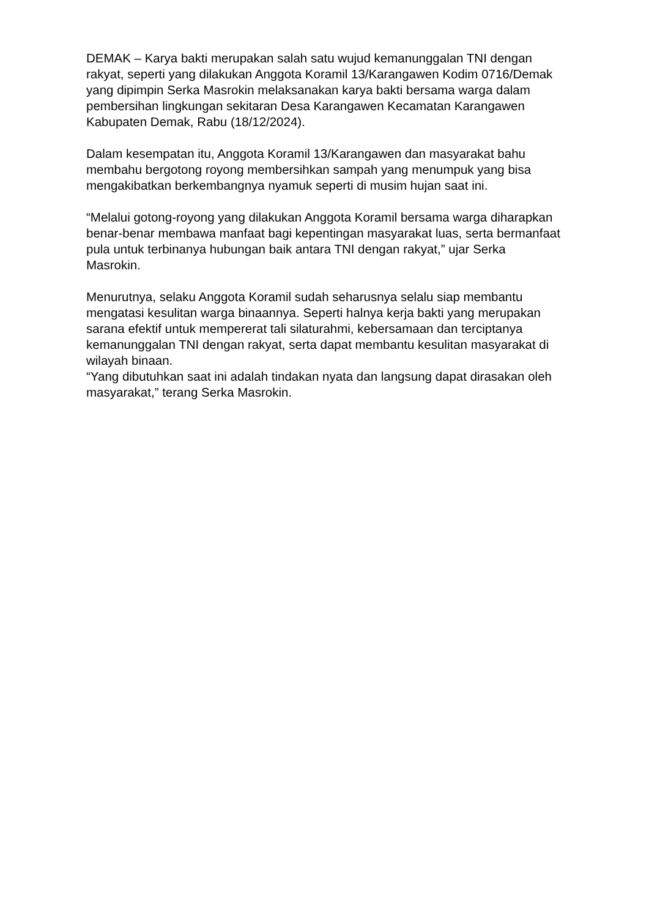DEMAK – Karya bakti merupakan salah satu wujud kemanunggalan TNI dengan rakyat, seperti yang dilakukan Anggota Koramil 13/Karangawen Kodim 0716/Demak yang dipimpin Serka Masrokin melaksanakan karya bakti bersama warga dalam pembersihan lingkungan sekitaran Desa Karangawen Kecamatan Karangawen Kabupaten Demak, Rabu (18/12/2024).
Dalam kesempatan itu, Anggota Koramil 13/Karangawen dan masyarakat bahu membahu bergotong royong membersihkan sampah yang menumpuk yang bisa mengakibatkan berkembangnya nyamuk seperti di musim hujan saat ini.
“Melalui gotong-royong yang dilakukan Anggota Koramil bersama warga diharapkan benar-benar membawa manfaat bagi kepentingan masyarakat luas, serta bermanfaat pula untuk terbinanya hubungan baik antara TNI dengan rakyat,” ujar Serka Masrokin.
Menurutnya, selaku Anggota Koramil sudah seharusnya selalu siap membantu mengatasi kesulitan warga binaannya. Seperti halnya kerja bakti yang merupakan sarana efektif untuk mempererat tali silaturahmi, kebersamaan dan terciptanya kemanunggalan TNI dengan rakyat, serta dapat membantu kesulitan masyarakat di wilayah binaan.
“Yang dibutuhkan saat ini adalah tindakan nyata dan langsung dapat dirasakan oleh masyarakat,” terang Serka Masrokin.